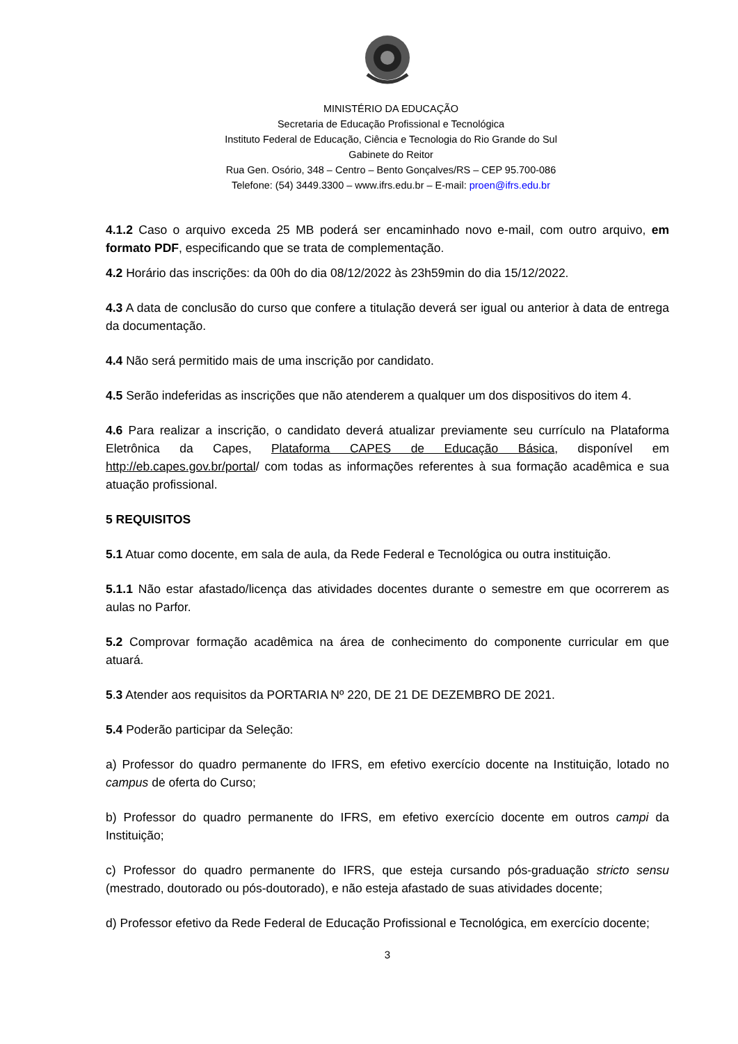MINISTÉRIO DA EDUCAÇÃO
Secretaria de Educação Profissional e Tecnológica
Instituto Federal de Educação, Ciência e Tecnologia do Rio Grande do Sul
Gabinete do Reitor
Rua Gen. Osório, 348 – Centro – Bento Gonçalves/RS – CEP 95.700-086
Telefone: (54) 3449.3300 – www.ifrs.edu.br – E-mail: proen@ifrs.edu.br
4.1.2 Caso o arquivo exceda 25 MB poderá ser encaminhado novo e-mail, com outro arquivo, em formato PDF, especificando que se trata de complementação.
4.2 Horário das inscrições: da 00h do dia 08/12/2022 às 23h59min do dia 15/12/2022.
4.3 A data de conclusão do curso que confere a titulação deverá ser igual ou anterior à data de entrega da documentação.
4.4 Não será permitido mais de uma inscrição por candidato.
4.5 Serão indeferidas as inscrições que não atenderem a qualquer um dos dispositivos do item 4.
4.6 Para realizar a inscrição, o candidato deverá atualizar previamente seu currículo na Plataforma Eletrônica da Capes, Plataforma CAPES de Educação Básica, disponível em http://eb.capes.gov.br/portal/ com todas as informações referentes à sua formação acadêmica e sua atuação profissional.
5 REQUISITOS
5.1 Atuar como docente, em sala de aula, da Rede Federal e Tecnológica ou outra instituição.
5.1.1 Não estar afastado/licença das atividades docentes durante o semestre em que ocorrerem as aulas no Parfor.
5.2 Comprovar formação acadêmica na área de conhecimento do componente curricular em que atuará.
5.3 Atender aos requisitos da PORTARIA Nº 220, DE 21 DE DEZEMBRO DE 2021.
5.4 Poderão participar da Seleção:
a) Professor do quadro permanente do IFRS, em efetivo exercício docente na Instituição, lotado no campus de oferta do Curso;
b) Professor do quadro permanente do IFRS, em efetivo exercício docente em outros campi da Instituição;
c) Professor do quadro permanente do IFRS, que esteja cursando pós-graduação stricto sensu (mestrado, doutorado ou pós-doutorado), e não esteja afastado de suas atividades docente;
d) Professor efetivo da Rede Federal de Educação Profissional e Tecnológica, em exercício docente;
3